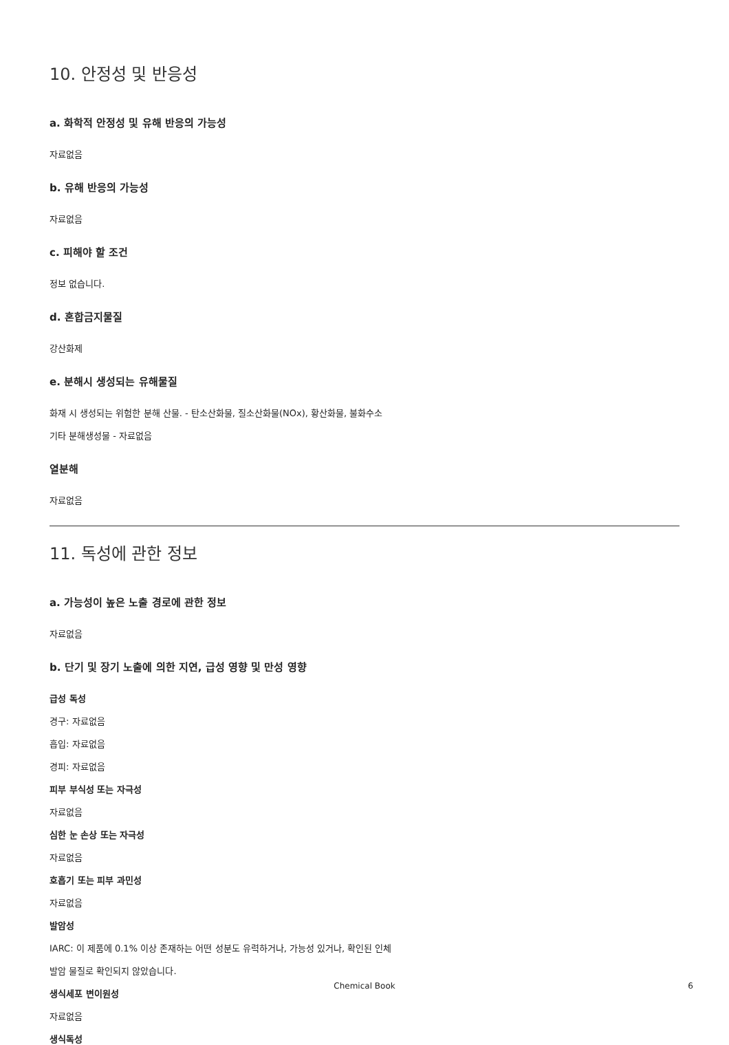10. 안정성 및 반응성
a. 화학적 안정성 및 유해 반응의 가능성
자료없음
b. 유해 반응의 가능성
자료없음
c. 피해야 할 조건
정보 없습니다.
d. 혼합금지물질
강산화제
e. 분해시 생성되는 유해물질
화재 시 생성되는 위험한 분해 산물. - 탄소산화물, 질소산화물(NOx), 황산화물, 불화수소
기타 분해생성물 - 자료없음
열분해
자료없음
11. 독성에 관한 정보
a. 가능성이 높은 노출 경로에 관한 정보
자료없음
b. 단기 및 장기 노출에 의한 지연, 급성 영향 및 만성 영향
급성 독성
경구: 자료없음
흡입: 자료없음
경피: 자료없음
피부 부식성 또는 자극성
자료없음
심한 눈 손상 또는 자극성
자료없음
호흡기 또는 피부 과민성
자료없음
발암성
IARC: 이 제품에 0.1% 이상 존재하는 어떤 성분도 유력하거나, 가능성 있거나, 확인된 인체
발암 물질로 확인되지 않았습니다.
생식세포 변이원성
자료없음
생식독성
Chemical Book
6